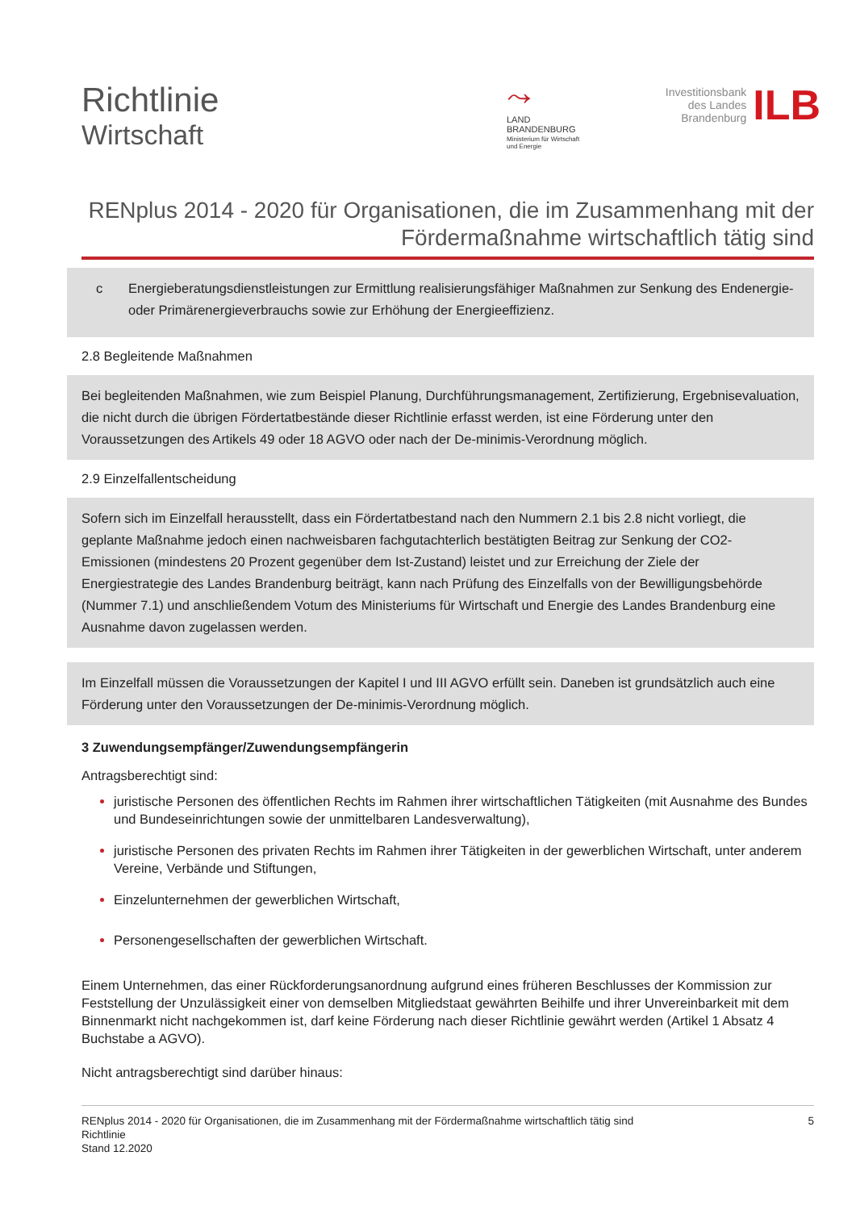Richtlinie
Wirtschaft
⤳
LAND
BRANDENBURG
Ministerium für Wirtschaft
und Energie
Investitionsbank
des Landes
Brandenburg
ILB
RENplus 2014 - 2020 für Organisationen, die im Zusammenhang mit der Fördermaßnahme wirtschaftlich tätig sind
c Energieberatungsdienstleistungen zur Ermittlung realisierungsfähiger Maßnahmen zur Senkung des Endenergie- oder Primärenergieverbrauchs sowie zur Erhöhung der Energieeffizienz.
2.8 Begleitende Maßnahmen
Bei begleitenden Maßnahmen, wie zum Beispiel Planung, Durchführungsmanagement, Zertifizierung, Ergebnisevaluation, die nicht durch die übrigen Fördertatbestände dieser Richtlinie erfasst werden, ist eine Förderung unter den Voraussetzungen des Artikels 49 oder 18 AGVO oder nach der De-minimis-Verordnung möglich.
2.9 Einzelfallentscheidung
Sofern sich im Einzelfall herausstellt, dass ein Fördertatbestand nach den Nummern 2.1 bis 2.8 nicht vorliegt, die geplante Maßnahme jedoch einen nachweisbaren fachgutachterlich bestätigten Beitrag zur Senkung der CO2-Emissionen (mindestens 20 Prozent gegenüber dem Ist-Zustand) leistet und zur Erreichung der Ziele der Energiestrategie des Landes Brandenburg beiträgt, kann nach Prüfung des Einzelfalls von der Bewilligungsbehörde (Nummer 7.1) und anschließendem Votum des Ministeriums für Wirtschaft und Energie des Landes Brandenburg eine Ausnahme davon zugelassen werden.
Im Einzelfall müssen die Voraussetzungen der Kapitel I und III AGVO erfüllt sein. Daneben ist grundsätzlich auch eine Förderung unter den Voraussetzungen der De-minimis-Verordnung möglich.
3 Zuwendungsempfänger/Zuwendungsempfängerin
Antragsberechtigt sind:
juristische Personen des öffentlichen Rechts im Rahmen ihrer wirtschaftlichen Tätigkeiten (mit Ausnahme des Bundes und Bundeseinrichtungen sowie der unmittelbaren Landesverwaltung),
juristische Personen des privaten Rechts im Rahmen ihrer Tätigkeiten in der gewerblichen Wirtschaft, unter anderem Vereine, Verbände und Stiftungen,
Einzelunternehmen der gewerblichen Wirtschaft,
Personengesellschaften der gewerblichen Wirtschaft.
Einem Unternehmen, das einer Rückforderungsanordnung aufgrund eines früheren Beschlusses der Kommission zur Feststellung der Unzulässigkeit einer von demselben Mitgliedstaat gewährten Beihilfe und ihrer Unvereinbarkeit mit dem Binnenmarkt nicht nachgekommen ist, darf keine Förderung nach dieser Richtlinie gewährt werden (Artikel 1 Absatz 4 Buchstabe a AGVO).
Nicht antragsberechtigt sind darüber hinaus:
RENplus 2014 - 2020 für Organisationen, die im Zusammenhang mit der Fördermaßnahme wirtschaftlich tätig sind
Richtlinie
Stand 12.2020
5